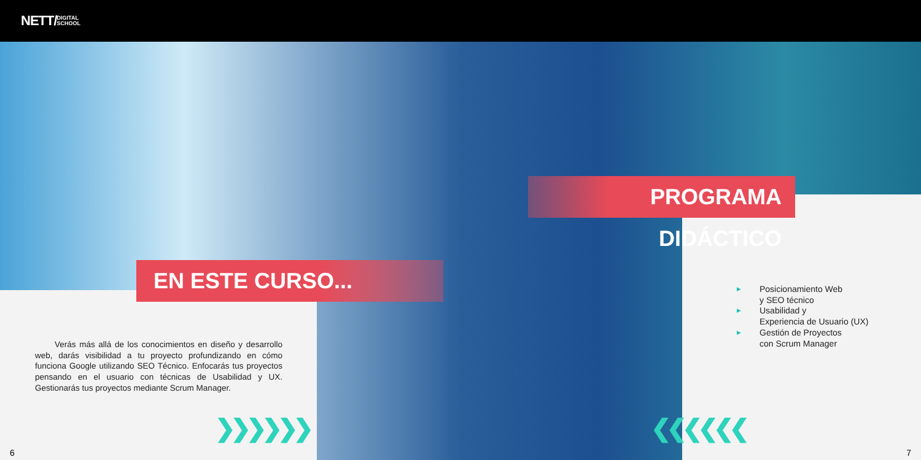NETT/DIGITAL
SCHOOL
EN ESTE CURSO...
PROGRAMA DIDÁCTICO
Verás más allá de los conocimientos en diseño y desarrollo web, darás visibilidad a tu proyecto profundizando en cómo funciona Google utilizando SEO Técnico. Enfocarás tus proyectos pensando en el usuario con técnicas de Usabilidad y UX. Gestionarás tus proyectos mediante Scrum Manager.
▶ Posicionamiento Web
y SEO técnico
▶ Usabilidad y
Experiencia de Usuario (UX)
▶ Gestión de Proyectos
con Scrum Manager
❯❯❯❯❯❯ ❮❮❮❮❮❮
6 7